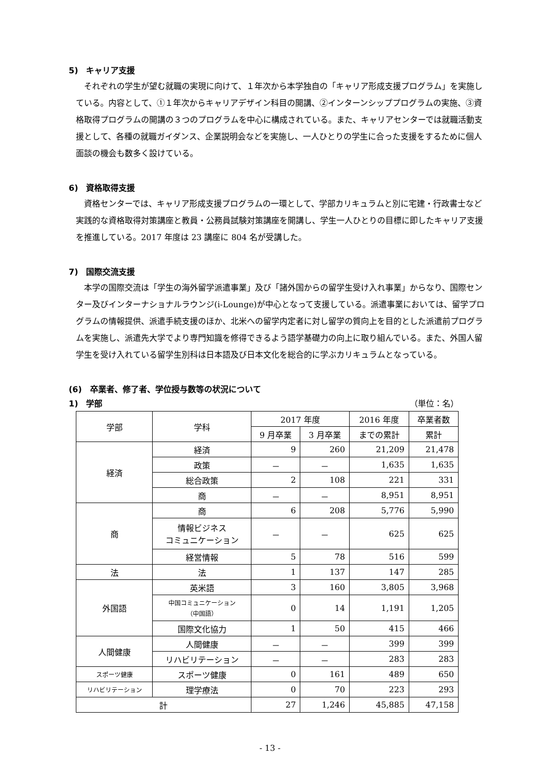5)　キャリア支援
それぞれの学生が望む就職の実現に向けて、１年次から本学独自の「キャリア形成支援プログラム」を実施している。内容として、①１年次からキャリアデザイン科目の開講、②インターンシッププログラムの実施、③資格取得プログラムの開講の３つのプログラムを中心に構成されている。また、キャリアセンターでは就職活動支援として、各種の就職ガイダンス、企業説明会などを実施し、一人ひとりの学生に合った支援をするために個人面談の機会も数多く設けている。
6)　資格取得支援
資格センターでは、キャリア形成支援プログラムの一環として、学部カリキュラムと別に宅建・行政書士など実践的な資格取得対策講座と教員・公務員試験対策講座を開講し、学生一人ひとりの目標に即したキャリア支援を推進している。2017 年度は 23 講座に 804 名が受講した。
7)　国際交流支援
本学の国際交流は「学生の海外留学派遣事業」及び「諸外国からの留学生受け入れ事業」からなり、国際センター及びインターナショナルラウンジ(i-Lounge)が中心となって支援している。派遣事業においては、留学プログラムの情報提供、派遣手続支援のほか、北米への留学内定者に対し留学の質向上を目的とした派遣前プログラムを実施し、派遣先大学でより専門知識を修得できるよう語学基礎力の向上に取り組んでいる。また、外国人留学生を受け入れている留学生別科は日本語及び日本文化を総合的に学ぶカリキュラムとなっている。
(6)　卒業者、修了者、学位授与数等の状況について
1)　学部 （単位：名）
| 学部 | 学科 | 2017 年度 | | 2016 年度 | 卒業者数 |
| --- | --- | --- | --- | --- | --- |
| | | 9 月卒業 | 3 月卒業 | までの累計 | 累計 |
| 経済 | 経済 | 9 | 260 | 21,209 | 21,478 |
| | 政策 | － | － | 1,635 | 1,635 |
| | 総合政策 | 2 | 108 | 221 | 331 |
| | 商 | － | － | 8,951 | 8,951 |
| 商 | 商 | 6 | 208 | 5,776 | 5,990 |
| | 情報ビジネス コミュニケーション | － | － | 625 | 625 |
| | 経営情報 | 5 | 78 | 516 | 599 |
| 法 | 法 | 1 | 137 | 147 | 285 |
| 外国語 | 英米語 | 3 | 160 | 3,805 | 3,968 |
| | 中国コミュニケーション （中国語） | 0 | 14 | 1,191 | 1,205 |
| | 国際文化協力 | 1 | 50 | 415 | 466 |
| 人間健康 | 人間健康 | － | － | 399 | 399 |
| | リハビリテーション | － | － | 283 | 283 |
| スポーツ健康 | スポーツ健康 | 0 | 161 | 489 | 650 |
| リハビリテーション | 理学療法 | 0 | 70 | 223 | 293 |
| 計 | | 27 | 1,246 | 45,885 | 47,158 |
- 13 -